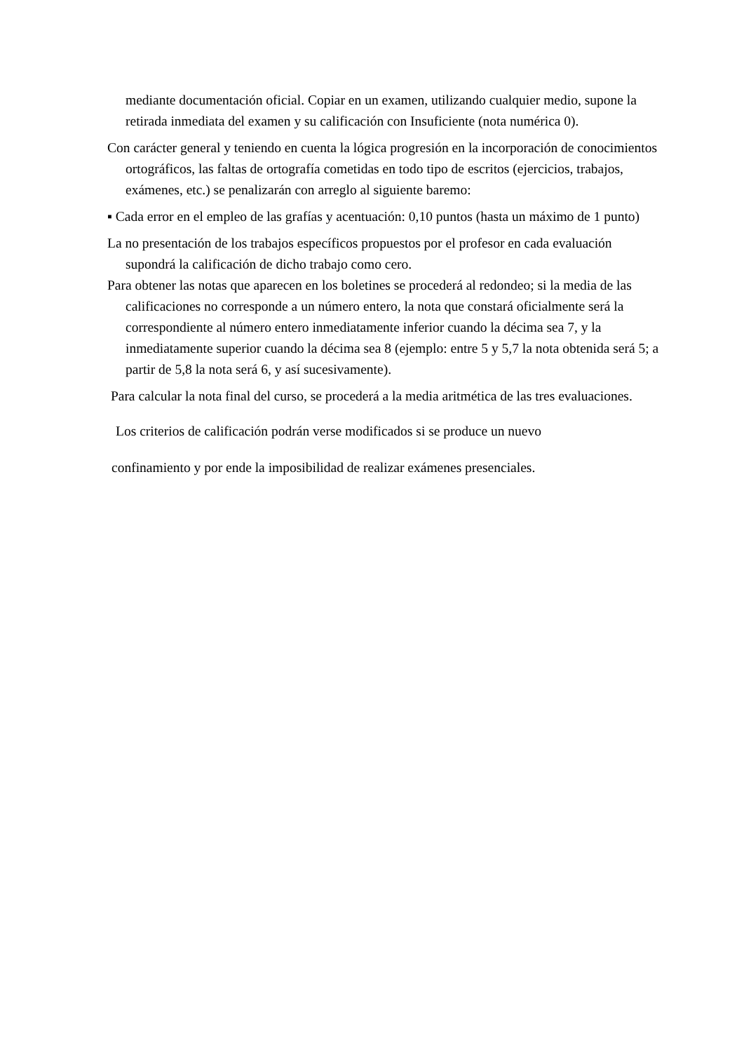mediante documentación oficial. Copiar en un examen, utilizando cualquier medio, supone la retirada inmediata del examen y su calificación con Insuficiente (nota numérica 0).
Con carácter general y teniendo en cuenta la lógica progresión en la incorporación de conocimientos ortográficos, las faltas de ortografía cometidas en todo tipo de escritos (ejercicios, trabajos, exámenes, etc.) se penalizarán con arreglo al siguiente baremo:
▪ Cada error en el empleo de las grafías y acentuación: 0,10 puntos (hasta un máximo de 1 punto)
La no presentación de los trabajos específicos propuestos por el profesor en cada evaluación supondrá la calificación de dicho trabajo como cero.
Para obtener las notas que aparecen en los boletines se procederá al redondeo; si la media de las calificaciones no corresponde a un número entero, la nota que constará oficialmente será la correspondiente al número entero inmediatamente inferior cuando la décima sea 7, y la inmediatamente superior cuando la décima sea 8 (ejemplo: entre 5 y 5,7 la nota obtenida será 5; a partir de 5,8 la nota será 6, y así sucesivamente).
Para calcular la nota final del curso, se procederá a la media aritmética de las tres evaluaciones.
Los criterios de calificación podrán verse modificados si se produce un nuevo
confinamiento y por ende la imposibilidad de realizar exámenes presenciales.